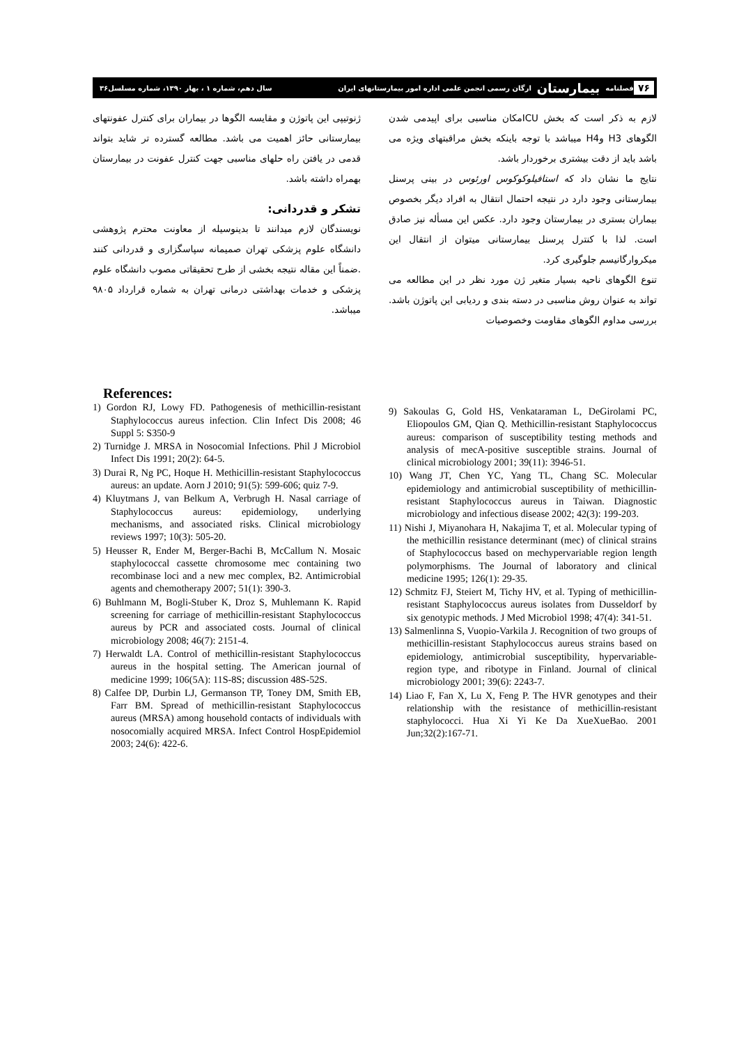۷۶ فصلنامه بیمارستان ارگان رسمی انجمن علمی اداره امور بیمارستانهای ایران سال دهم، شماره ۱ ، بهار ۱۳۹۰، شماره مسلسل۳۶
لازم به ذکر است که بخش ICUمکان مناسبی برای اپیدمی شدن الگوهای H3 وH4 میباشد با توجه باینکه بخش مراقبتهای ویژه می باشد باید از دقت بیشتری برخوردار باشد.
نتایج ما نشان داد که استافیلوکوکوس اورئوس در بینی پرسنل بیمارستانی وجود دارد در نتیجه احتمال انتقال به افراد دیگر بخصوص بیماران بستری در بیمارستان وجود دارد. عکس این مسأله نیز صادق است. لذا با کنترل پرسنل بیمارستانی میتوان از انتقال این میکروارگانیسم جلوگیری کرد.
تنوع الگوهای ناحیه بسیار متغیر ژن مورد نظر در این مطالعه می تواند به عنوان روش مناسبی در دسته بندی و ردیابی این پاتوژن باشد. بررسی مداوم الگوهای مقاومت وخصوصیات
ژنوتیپی این پاتوژن و مقایسه الگوها در بیماران برای کنترل عفونتهای بیمارستانی حائز اهمیت می باشد. مطالعه گسترده تر شاید بتواند قدمی در یافتن راه حلهای مناسبی جهت کنترل عفونت در بیمارستان بهمراه داشته باشد.
تشکر و قدردانی:
نویسندگان لازم میدانند تا بدینوسیله از معاونت محترم پژوهشی دانشگاه علوم پزشکی تهران صمیمانه سپاسگزاری و قدردانی کنند .ضمناً این مقاله نتیجه بخشی از طرح تحقیقاتی مصوب دانشگاه علوم پزشکی و خدمات بهداشتی درمانی تهران به شماره قرارداد ۹۸۰۵ میباشد.
References:
1) Gordon RJ, Lowy FD. Pathogenesis of methicillin-resistant Staphylococcus aureus infection. Clin Infect Dis 2008; 46 Suppl 5: S350-9
2) Turnidge J. MRSA in Nosocomial Infections. Phil J Microbiol Infect Dis 1991; 20(2): 64-5.
3) Durai R, Ng PC, Hoque H. Methicillin-resistant Staphylococcus aureus: an update. Aorn J 2010; 91(5): 599-606; quiz 7-9.
4) Kluytmans J, van Belkum A, Verbrugh H. Nasal carriage of Staphylococcus aureus: epidemiology, underlying mechanisms, and associated risks. Clinical microbiology reviews 1997; 10(3): 505-20.
5) Heusser R, Ender M, Berger-Bachi B, McCallum N. Mosaic staphylococcal cassette chromosome mec containing two recombinase loci and a new mec complex, B2. Antimicrobial agents and chemotherapy 2007; 51(1): 390-3.
6) Buhlmann M, Bogli-Stuber K, Droz S, Muhlemann K. Rapid screening for carriage of methicillin-resistant Staphylococcus aureus by PCR and associated costs. Journal of clinical microbiology 2008; 46(7): 2151-4.
7) Herwaldt LA. Control of methicillin-resistant Staphylococcus aureus in the hospital setting. The American journal of medicine 1999; 106(5A): 11S-8S; discussion 48S-52S.
8) Calfee DP, Durbin LJ, Germanson TP, Toney DM, Smith EB, Farr BM. Spread of methicillin-resistant Staphylococcus aureus (MRSA) among household contacts of individuals with nosocomially acquired MRSA. Infect Control HospEpidemiol 2003; 24(6): 422-6.
9) Sakoulas G, Gold HS, Venkataraman L, DeGirolami PC, Eliopoulos GM, Qian Q. Methicillin-resistant Staphylococcus aureus: comparison of susceptibility testing methods and analysis of mecA-positive susceptible strains. Journal of clinical microbiology 2001; 39(11): 3946-51.
10) Wang JT, Chen YC, Yang TL, Chang SC. Molecular epidemiology and antimicrobial susceptibility of methicillin-resistant Staphylococcus aureus in Taiwan. Diagnostic microbiology and infectious disease 2002; 42(3): 199-203.
11) Nishi J, Miyanohara H, Nakajima T, et al. Molecular typing of the methicillin resistance determinant (mec) of clinical strains of Staphylococcus based on mechypervariable region length polymorphisms. The Journal of laboratory and clinical medicine 1995; 126(1): 29-35.
12) Schmitz FJ, Steiert M, Tichy HV, et al. Typing of methicillin-resistant Staphylococcus aureus isolates from Dusseldorf by six genotypic methods. J Med Microbiol 1998; 47(4): 341-51.
13) Salmenlinna S, Vuopio-Varkila J. Recognition of two groups of methicillin-resistant Staphylococcus aureus strains based on epidemiology, antimicrobial susceptibility, hypervariable-region type, and ribotype in Finland. Journal of clinical microbiology 2001; 39(6): 2243-7.
14) Liao F, Fan X, Lu X, Feng P. The HVR genotypes and their relationship with the resistance of methicillin-resistant staphylococci. Hua Xi Yi Ke Da XueXueBao. 2001 Jun;32(2):167-71.